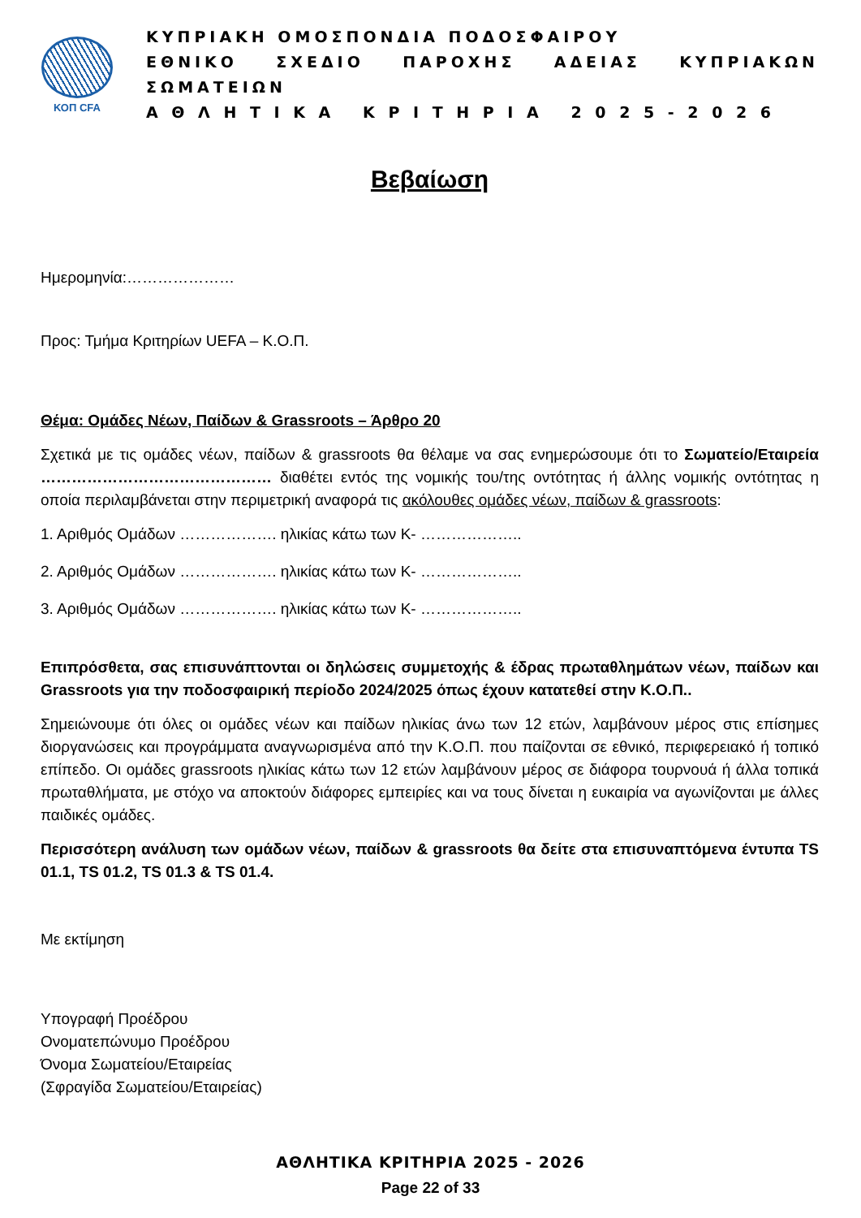ΚΟΠ CFA
ΚΥΠΡΙΑΚΗ ΟΜΟΣΠΟΝΔΙΑ ΠΟΔΟΣΦΑΙΡΟΥ
ΕΘΝΙΚΟ ΣΧΕΔΙΟ ΠΑΡΟΧΗΣ ΑΔΕΙΑΣ ΚΥΠΡΙΑΚΩΝ ΣΩΜΑΤΕΙΩΝ
Α Θ Λ Η Τ Ι Κ Α Κ Ρ Ι Τ Η Ρ Ι Α 2 0 2 5 - 2 0 2 6
Βεβαίωση
Ημερομηνία:…………………
Προς: Τμήμα Κριτηρίων UEFA – Κ.Ο.Π.
Θέμα: Ομάδες Νέων, Παίδων & Grassroots – Άρθρο 20
Σχετικά με τις ομάδες νέων, παίδων & grassroots θα θέλαμε να σας ενημερώσουμε ότι το Σωματείο/Εταιρεία ……………………………………… διαθέτει εντός της νομικής του/της οντότητας ή άλλης νομικής οντότητας η οποία περιλαμβάνεται στην περιμετρική αναφορά τις ακόλουθες ομάδες νέων, παίδων & grassroots:
1. Αριθμός Ομάδων ………………. ηλικίας κάτω των Κ- ………………..
2. Αριθμός Ομάδων ………………. ηλικίας κάτω των Κ- ………………..
3. Αριθμός Ομάδων ………………. ηλικίας κάτω των Κ- ………………..
Επιπρόσθετα, σας επισυνάπτονται οι δηλώσεις συμμετοχής & έδρας πρωταθλημάτων νέων, παίδων και Grassroots για την ποδοσφαιρική περίοδο 2024/2025 όπως έχουν κατατεθεί στην Κ.Ο.Π..
Σημειώνουμε ότι όλες οι ομάδες νέων και παίδων ηλικίας άνω των 12 ετών, λαμβάνουν μέρος στις επίσημες διοργανώσεις και προγράμματα αναγνωρισμένα από την Κ.Ο.Π. που παίζονται σε εθνικό, περιφερειακό ή τοπικό επίπεδο. Οι ομάδες grassroots ηλικίας κάτω των 12 ετών λαμβάνουν μέρος σε διάφορα τουρνουά ή άλλα τοπικά πρωταθλήματα, με στόχο να αποκτούν διάφορες εμπειρίες και να τους δίνεται η ευκαιρία να αγωνίζονται με άλλες παιδικές ομάδες.
Περισσότερη ανάλυση των ομάδων νέων, παίδων & grassroots θα δείτε στα επισυναπτόμενα έντυπα TS 01.1, TS 01.2, TS 01.3 & TS 01.4.
Με εκτίμηση
Υπογραφή Προέδρου
Ονοματεπώνυμο Προέδρου
Όνομα Σωματείου/Εταιρείας
(Σφραγίδα Σωματείου/Εταιρείας)
ΑΘΛΗΤΙΚΑ ΚΡΙΤΗΡΙΑ 2025 - 2026
Page 22 of 33